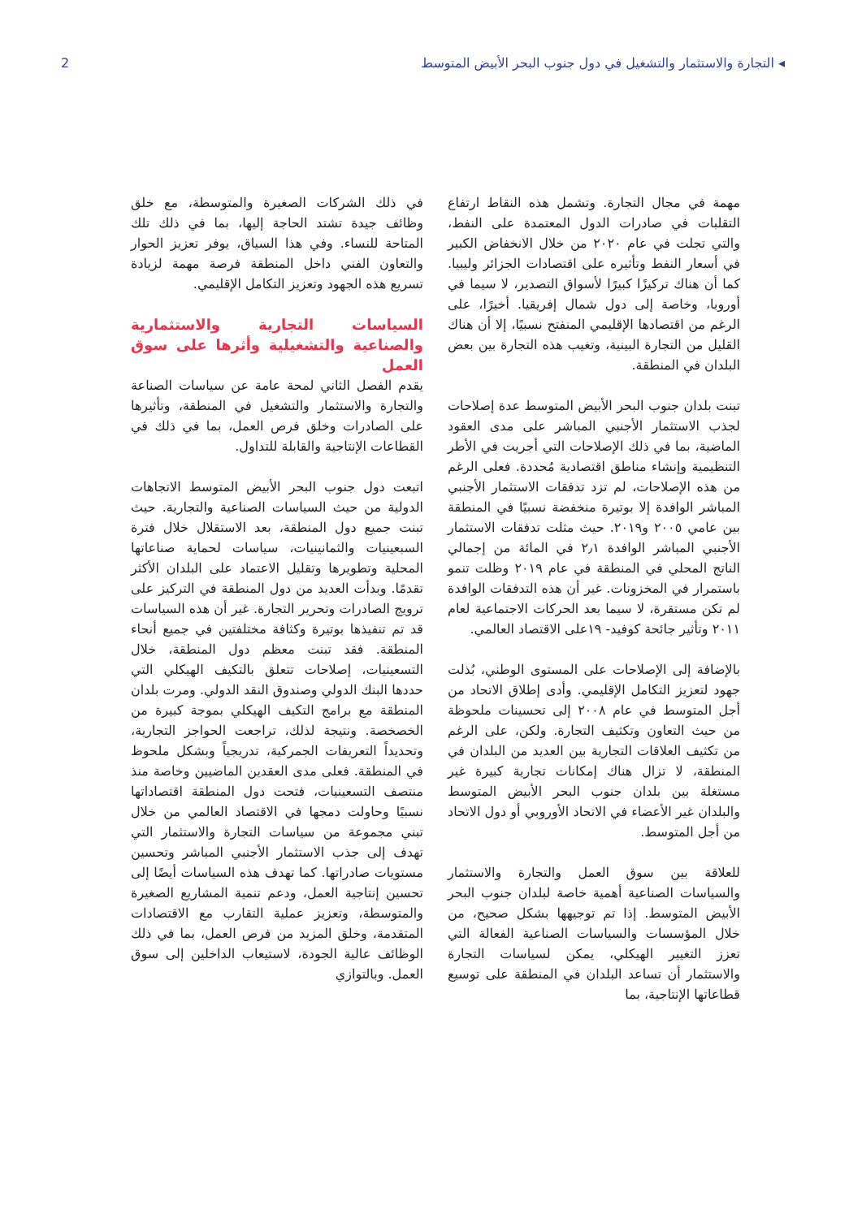2 ◂ التجارة والاستثمار والتشغيل في دول جنوب البحر الأبيض المتوسط
مهمة في مجال التجارة. وتشمل هذه النقاط ارتفاع التقلبات في صادرات الدول المعتمدة على النفط، والتي تجلت في عام ٢٠٢٠ من خلال الانخفاض الكبير في أسعار النفط وتأثيره على اقتصادات الجزائر وليبيا. كما أن هناك تركيزًا كبيرًا لأسواق التصدير، لا سيما في أوروبا، وخاصة إلى دول شمال إفريقيا. أخيرًا، على الرغم من اقتصادها الإقليمي المنفتح نسبيًا، إلا أن هناك القليل من التجارة البينية، وتغيب هذه التجارة بين بعض البلدان في المنطقة.
تبنت بلدان جنوب البحر الأبيض المتوسط عدة إصلاحات لجذب الاستثمار الأجنبي المباشر على مدى العقود الماضية، بما في ذلك الإصلاحات التي أجريت في الأطر التنظيمية وإنشاء مناطق اقتصادية مُحددة. فعلى الرغم من هذه الإصلاحات، لم تزد تدفقات الاستثمار الأجنبي المباشر الوافدة إلا بوتيرة منخفضة نسبيًا في المنطقة بين عامي ٢٠٠٥ و٢٠١٩. حيث مثلت تدفقات الاستثمار الأجنبي المباشر الوافدة ٢٫١ في المائة من إجمالي الناتج المحلي في المنطقة في عام ٢٠١٩ وظلت تنمو باستمرار في المخزونات. غير أن هذه التدفقات الوافدة لم تكن مستقرة، لا سيما بعد الحركات الاجتماعية لعام ٢٠١١ وتأثير جائحة كوفيد- ١٩على الاقتصاد العالمي.
بالإضافة إلى الإصلاحات على المستوى الوطني، بُذلت جهود لتعزيز التكامل الإقليمي. وأدى إطلاق الاتحاد من أجل المتوسط في عام ٢٠٠٨ إلى تحسينات ملحوظة من حيث التعاون وتكثيف التجارة. ولكن، على الرغم من تكثيف العلاقات التجارية بين العديد من البلدان في المنطقة، لا تزال هناك إمكانات تجارية كبيرة غير مستغلة بين بلدان جنوب البحر الأبيض المتوسط والبلدان غير الأعضاء في الاتحاد الأوروبي أو دول الاتحاد من أجل المتوسط.
للعلاقة بين سوق العمل والتجارة والاستثمار والسياسات الصناعية أهمية خاصة لبلدان جنوب البحر الأبيض المتوسط. إذا تم توجيهها بشكل صحيح، من خلال المؤسسات والسياسات الصناعية الفعالة التي تعزز التغيير الهيكلي، يمكن لسياسات التجارة والاستثمار أن تساعد البلدان في المنطقة على توسيع قطاعاتها الإنتاجية، بما
في ذلك الشركات الصغيرة والمتوسطة، مع خلق وظائف جيدة تشتد الحاجة إليها، بما في ذلك تلك المتاحة للنساء. وفي هذا السياق، يوفر تعزيز الحوار والتعاون الفني داخل المنطقة فرصة مهمة لزيادة تسريع هذه الجهود وتعزيز التكامل الإقليمي.
السياسات التجارية والاستثمارية والصناعية والتشغيلية وأثرها على سوق العمل
يقدم الفصل الثاني لمحة عامة عن سياسات الصناعة والتجارة والاستثمار والتشغيل في المنطقة، وتأثيرها على الصادرات وخلق فرص العمل، بما في ذلك في القطاعات الإنتاجية والقابلة للتداول.
اتبعت دول جنوب البحر الأبيض المتوسط الاتجاهات الدولية من حيث السياسات الصناعية والتجارية. حيث تبنت جميع دول المنطقة، بعد الاستقلال خلال فترة السبعينيات والثمانينيات، سياسات لحماية صناعاتها المحلية وتطويرها وتقليل الاعتماد على البلدان الأكثر تقدمًا. وبدأت العديد من دول المنطقة في التركيز على ترويج الصادرات وتحرير التجارة. غير أن هذه السياسات قد تم تنفيذها بوتيرة وكثافة مختلفتين في جميع أنحاء المنطقة. فقد تبنت معظم دول المنطقة، خلال التسعينيات، إصلاحات تتعلق بالتكيف الهيكلي التي حددها البنك الدولي وصندوق النقد الدولي. ومرت بلدان المنطقة مع برامج التكيف الهيكلي بموجة كبيرة من الخصخصة. ونتيجة لذلك، تراجعت الحواجز التجارية، وتحديداً التعريفات الجمركية، تدريجياً وبشكل ملحوظ في المنطقة. فعلى مدى العقدين الماضيين وخاصة منذ منتصف التسعينيات، فتحت دول المنطقة اقتصاداتها نسبيًا وحاولت دمجها في الاقتصاد العالمي من خلال تبني مجموعة من سياسات التجارة والاستثمار التي تهدف إلى جذب الاستثمار الأجنبي المباشر وتحسين مستويات صادراتها. كما تهدف هذه السياسات أيضًا إلى تحسين إنتاجية العمل، ودعم تنمية المشاريع الصغيرة والمتوسطة، وتعزيز عملية التقارب مع الاقتصادات المتقدمة، وخلق المزيد من فرص العمل، بما في ذلك الوظائف عالية الجودة، لاستيعاب الداخلين إلى سوق العمل. وبالتوازي